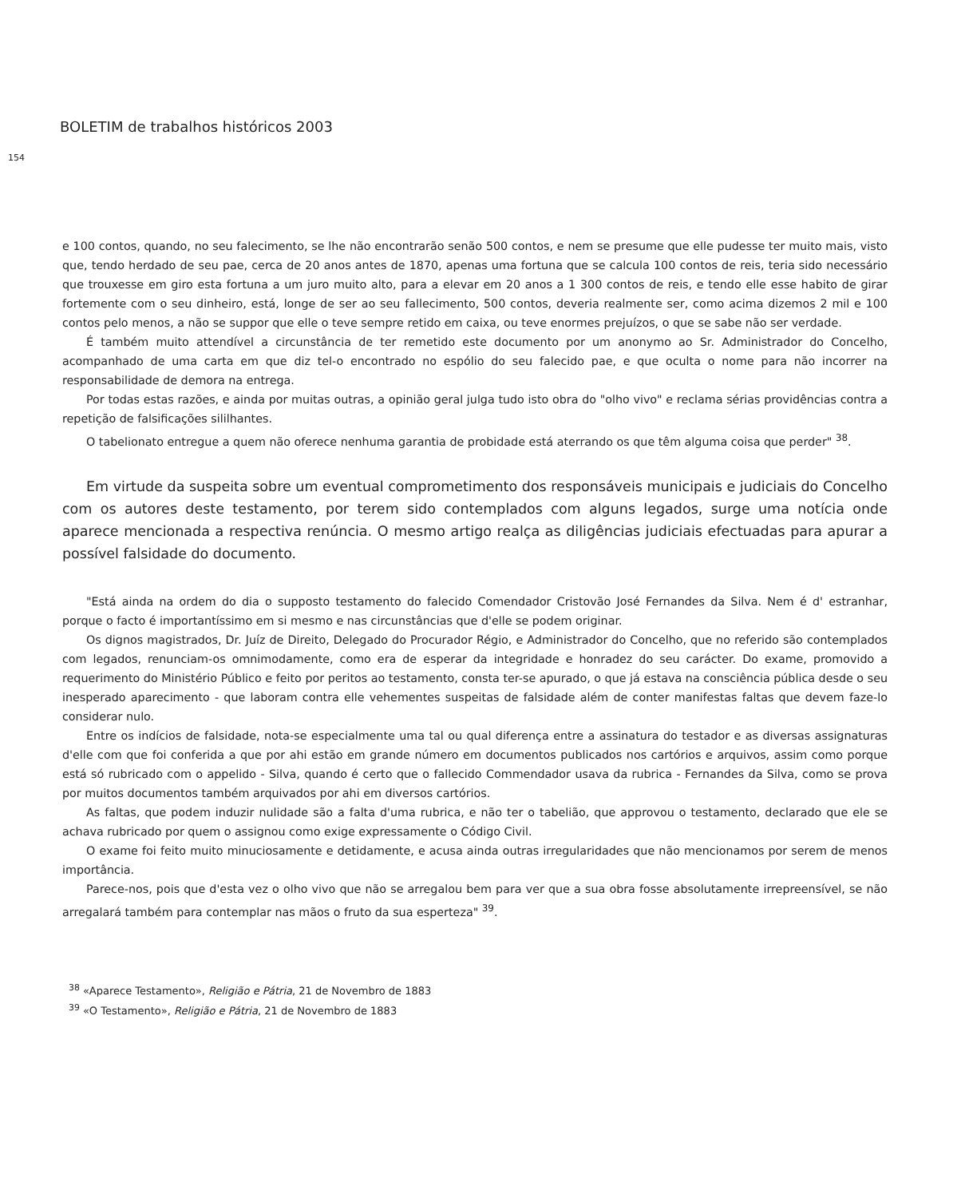BOLETIM de trabalhos históricos 2003
154
e 100 contos, quando, no seu falecimento, se lhe não encontrarão senão 500 contos, e nem se presume que elle pudesse ter muito mais, visto que, tendo herdado de seu pae, cerca de 20 anos antes de 1870, apenas uma fortuna que se calcula 100 contos de reis, teria sido necessário que trouxesse em giro esta fortuna a um juro muito alto, para a elevar em 20 anos a 1 300 contos de reis, e tendo elle esse habito de girar fortemente com o seu dinheiro, está, longe de ser ao seu fallecimento, 500 contos, deveria realmente ser, como acima dizemos 2 mil e 100 contos pelo menos, a não se suppor que elle o teve sempre retido em caixa, ou teve enormes prejuízos, o que se sabe não ser verdade.
É também muito attendível a circunstância de ter remetido este documento por um anonymo ao Sr. Administrador do Concelho, acompanhado de uma carta em que diz tel-o encontrado no espólio do seu falecido pae, e que oculta o nome para não incorrer na responsabilidade de demora na entrega.
Por todas estas razões, e ainda por muitas outras, a opinião geral julga tudo isto obra do "olho vivo" e reclama sérias providências contra a repetição de falsificações sililhantes.
O tabelionato entregue a quem não oferece nenhuma garantia de probidade está aterrando os que têm alguma coisa que perder" <sup>38</sup>.
Em virtude da suspeita sobre um eventual comprometimento dos responsáveis municipais e judiciais do Concelho com os autores deste testamento, por terem sido contemplados com alguns legados, surge uma notícia onde aparece mencionada a respectiva renúncia. O mesmo artigo realça as diligências judiciais efectuadas para apurar a possível falsidade do documento.
"Está ainda na ordem do dia o supposto testamento do falecido Comendador Cristovão José Fernandes da Silva. Nem é d' estranhar, porque o facto é importantíssimo em si mesmo e nas circunstâncias que d'elle se podem originar.
Os dignos magistrados, Dr. Juíz de Direito, Delegado do Procurador Régio, e Administrador do Concelho, que no referido são contemplados com legados, renunciam-os omnimodamente, como era de esperar da integridade e honradez do seu carácter. Do exame, promovido a requerimento do Ministério Público e feito por peritos ao testamento, consta ter-se apurado, o que já estava na consciência pública desde o seu inesperado aparecimento - que laboram contra elle vehementes suspeitas de falsidade além de conter manifestas faltas que devem faze-lo considerar nulo.
Entre os indícios de falsidade, nota-se especialmente uma tal ou qual diferença entre a assinatura do testador e as diversas assignaturas d'elle com que foi conferida a que por ahi estão em grande número em documentos publicados nos cartórios e arquivos, assim como porque está só rubricado com o appelido - Silva, quando é certo que o fallecido Commendador usava da rubrica - Fernandes da Silva, como se prova por muitos documentos também arquivados por ahi em diversos cartórios.
As faltas, que podem induzir nulidade são a falta d'uma rubrica, e não ter o tabelião, que approvou o testamento, declarado que ele se achava rubricado por quem o assignou como exige expressamente o Código Civil.
O exame foi feito muito minuciosamente e detidamente, e acusa ainda outras irregularidades que não mencionamos por serem de menos importância.
Parece-nos, pois que d'esta vez o olho vivo que não se arregalou bem para ver que a sua obra fosse absolutamente irrepreensível, se não arregalará também para contemplar nas mãos o fruto da sua esperteza" <sup>39</sup>.
<sup>38</sup> «Aparece Testamento», Religião e Pátria, 21 de Novembro de 1883
<sup>39</sup> «O Testamento», Religião e Pátria, 21 de Novembro de 1883